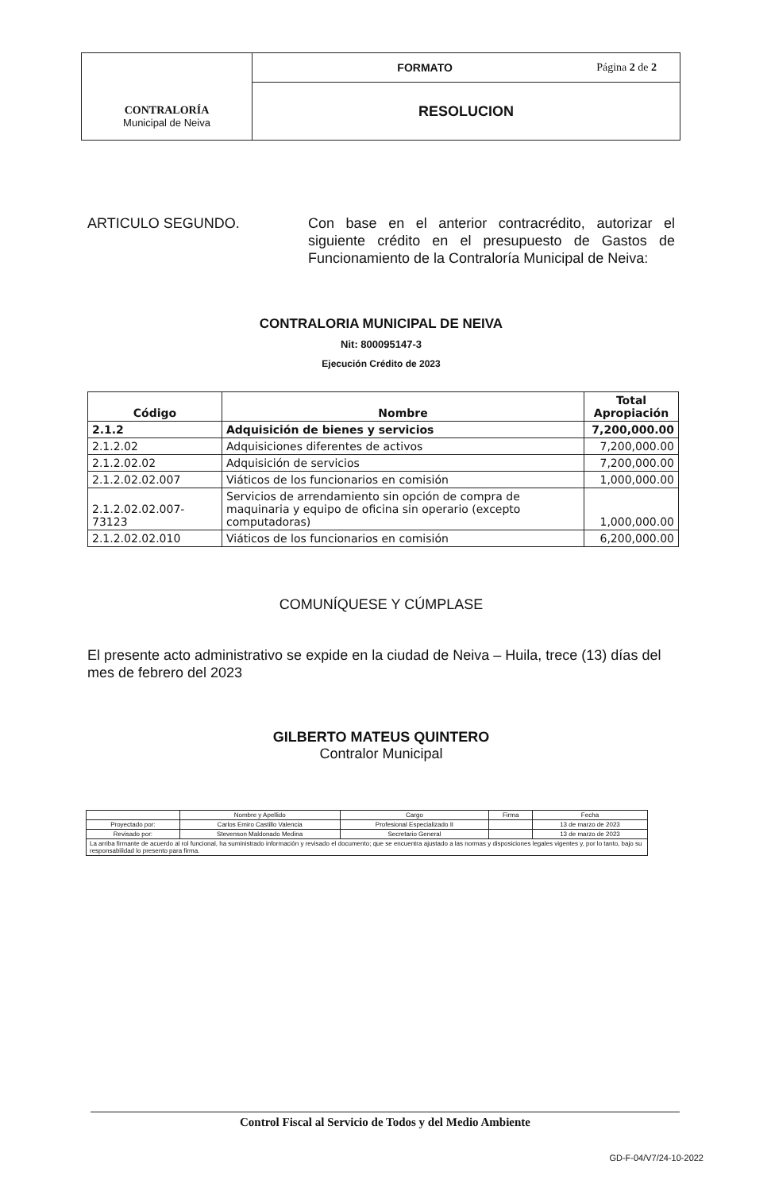| CONTRALORÍA Municipal de Neiva | FORMATO Página 2 de 2 |
| | RESOLUCION |
ARTICULO SEGUNDO. Con base en el anterior contracrédito, autorizar el siguiente crédito en el presupuesto de Gastos de Funcionamiento de la Contraloría Municipal de Neiva:
CONTRALORIA MUNICIPAL DE NEIVA
Nit: 800095147-3
Ejecución Crédito de 2023
| Código | Nombre | Total Apropiación |
| --- | --- | --- |
| 2.1.2 | Adquisición de bienes y servicios | 7,200,000.00 |
| 2.1.2.02 | Adquisiciones diferentes de activos | 7,200,000.00 |
| 2.1.2.02.02 | Adquisición de servicios | 7,200,000.00 |
| 2.1.2.02.02.007 | Viáticos de los funcionarios en comisión | 1,000,000.00 |
| 2.1.2.02.02.007-73123 | Servicios de arrendamiento sin opción de compra de maquinaria y equipo de oficina sin operario (excepto computadoras) | 1,000,000.00 |
| 2.1.2.02.02.010 | Viáticos de los funcionarios en comisión | 6,200,000.00 |
COMUNÍQUESE Y CÚMPLASE
El presente acto administrativo se expide en la ciudad de Neiva – Huila, trece (13) días del mes de febrero del 2023
GILBERTO MATEUS QUINTERO
Contralor Municipal
| | Nombre y Apellido | Cargo | Firma | Fecha |
| Proyectado por: | Carlos Emiro Castillo Valencia | Profesional Especializado II | | 13 de marzo de 2023 |
| Revisado por: | Stevenson Maldonado Medina | Secretario General | | 13 de marzo de 2023 |
| La arriba firmante de acuerdo al rol funcional, ha suministrado información y revisado el documento; que se encuentra ajustado a las normas y disposiciones legales vigentes y, por lo tanto, bajo su responsabilidad lo presento para firma. | | | | |
Control Fiscal al Servicio de Todos y del Medio Ambiente
GD-F-04/V7/24-10-2022